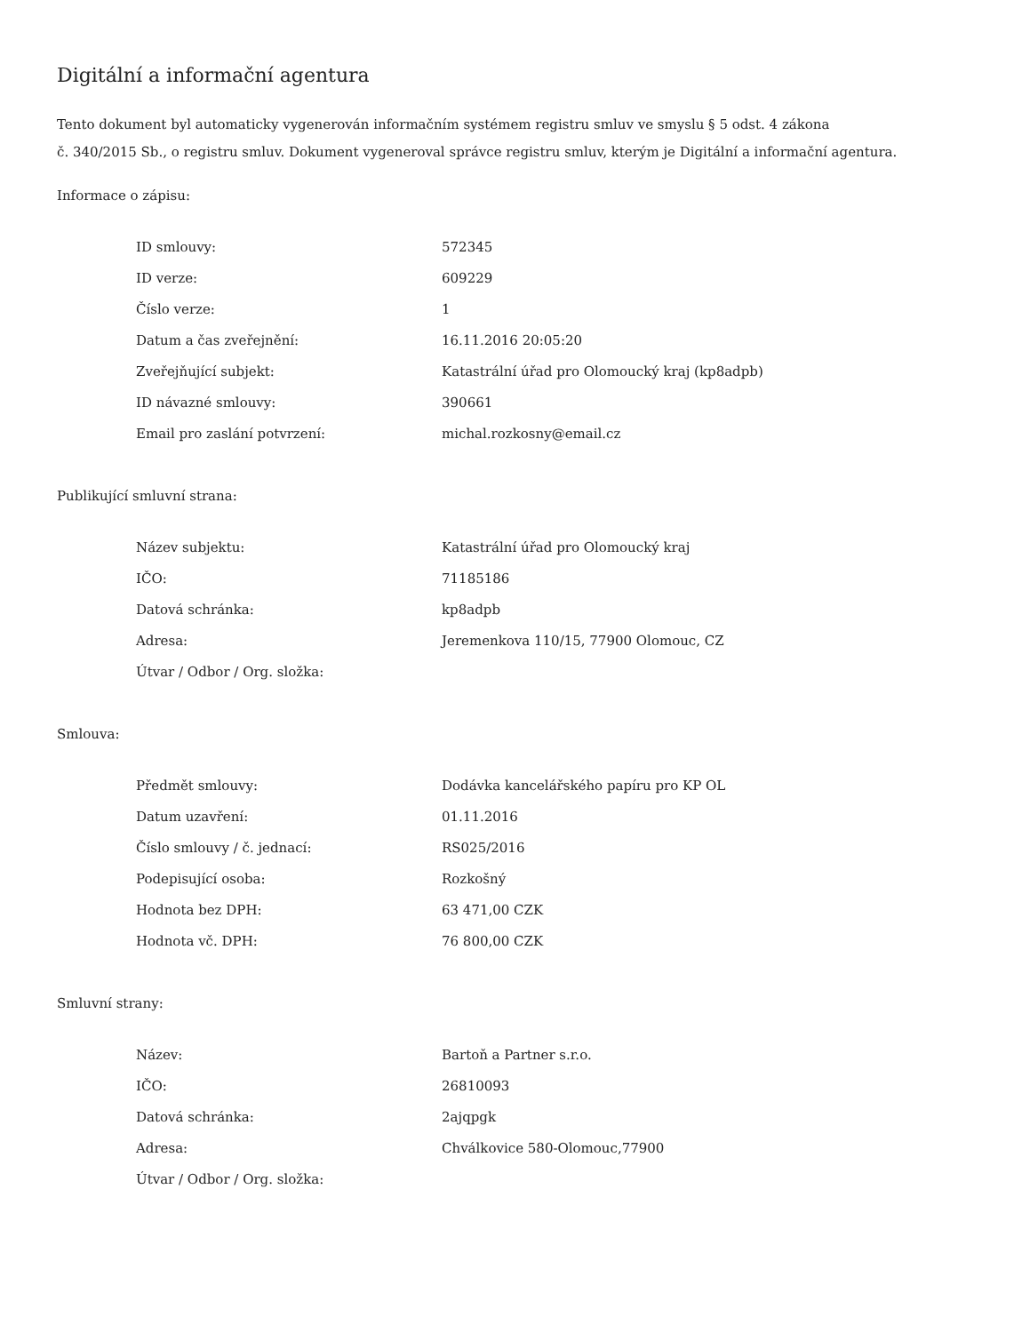Digitální a informační agentura
Tento dokument byl automaticky vygenerován informačním systémem registru smluv ve smyslu § 5 odst. 4 zákona
č. 340/2015 Sb., o registru smluv. Dokument vygeneroval správce registru smluv, kterým je Digitální a informační agentura.
Informace o zápisu:
| ID smlouvy: | 572345 |
| ID verze: | 609229 |
| Číslo verze: | 1 |
| Datum a čas zveřejnění: | 16.11.2016 20:05:20 |
| Zveřejňující subjekt: | Katastrální úřad pro Olomoucký kraj (kp8adpb) |
| ID návazné smlouvy: | 390661 |
| Email pro zaslání potvrzení: | michal.rozkosny@email.cz |
Publikující smluvní strana:
| Název subjektu: | Katastrální úřad pro Olomoucký kraj |
| IČO: | 71185186 |
| Datová schránka: | kp8adpb |
| Adresa: | Jeremenkova 110/15, 77900 Olomouc, CZ |
| Útvar / Odbor / Org. složka: | |
Smlouva:
| Předmět smlouvy: | Dodávka kancelářského papíru pro KP OL |
| Datum uzavření: | 01.11.2016 |
| Číslo smlouvy / č. jednací: | RS025/2016 |
| Podepisující osoba: | Rozkošný |
| Hodnota bez DPH: | 63 471,00 CZK |
| Hodnota vč. DPH: | 76 800,00 CZK |
Smluvní strany:
| Název: | Bartoň a Partner s.r.o. |
| IČO: | 26810093 |
| Datová schránka: | 2ajqpgk |
| Adresa: | Chválkovice 580-Olomouc,77900 |
| Útvar / Odbor / Org. složka: | |